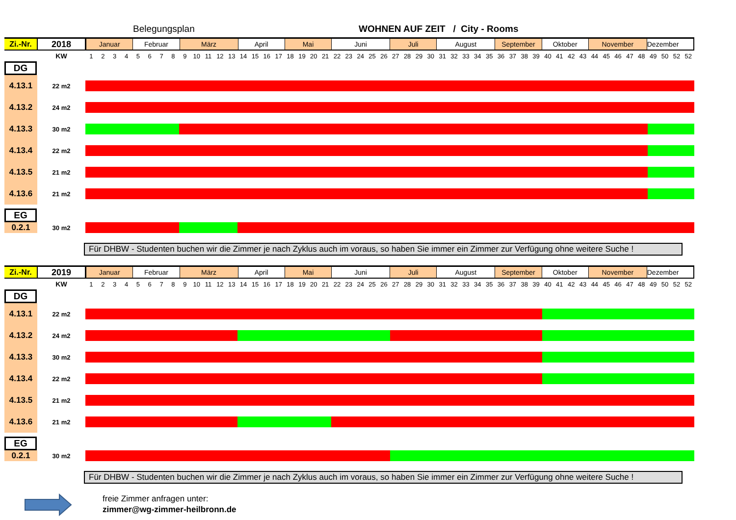Belegungsplan WOHNEN AUF ZEIT / City - Rooms
| Zi.-Nr. | 2018 | Januar Februar März April Mai Juni Juli August September Oktober November Dezember |
| | KW | 1 2 3 4 5 6 7 8 9 10 11 12 13 14 15 16 17 18 19 20 21 22 23 24 25 26 27 28 29 30 31 32 33 34 35 36 37 38 39 40 41 42 43 44 45 46 47 48 49 50 52 52 |
| DG | | |
| 4.13.1 | 22 m2 | |
| 4.13.2 | 24 m2 | |
| 4.13.3 | 30 m2 | |
| 4.13.4 | 22 m2 | |
| 4.13.5 | 21 m2 | |
| 4.13.6 | 21 m2 | |
| EG | | |
| 0.2.1 | 30 m2 | |
Für DHBW - Studenten buchen wir die Zimmer je nach Zyklus auch im voraus, so haben Sie immer ein Zimmer zur Verfügung ohne weitere Suche !
| Zi.-Nr. | 2019 | Januar Februar März April Mai Juni Juli August September Oktober November Dezember |
| | KW | 1 2 3 4 5 6 7 8 9 10 11 12 13 14 15 16 17 18 19 20 21 22 23 24 25 26 27 28 29 30 31 32 33 34 35 36 37 38 39 40 41 42 43 44 45 46 47 48 49 50 52 52 |
| DG | | |
| 4.13.1 | 22 m2 | |
| 4.13.2 | 24 m2 | |
| 4.13.3 | 30 m2 | |
| 4.13.4 | 22 m2 | |
| 4.13.5 | 21 m2 | |
| 4.13.6 | 21 m2 | |
| EG | | |
| 0.2.1 | 30 m2 | |
Für DHBW - Studenten buchen wir die Zimmer je nach Zyklus auch im voraus, so haben Sie immer ein Zimmer zur Verfügung ohne weitere Suche !
freie Zimmer anfragen unter:
zimmer@wg-zimmer-heilbronn.de